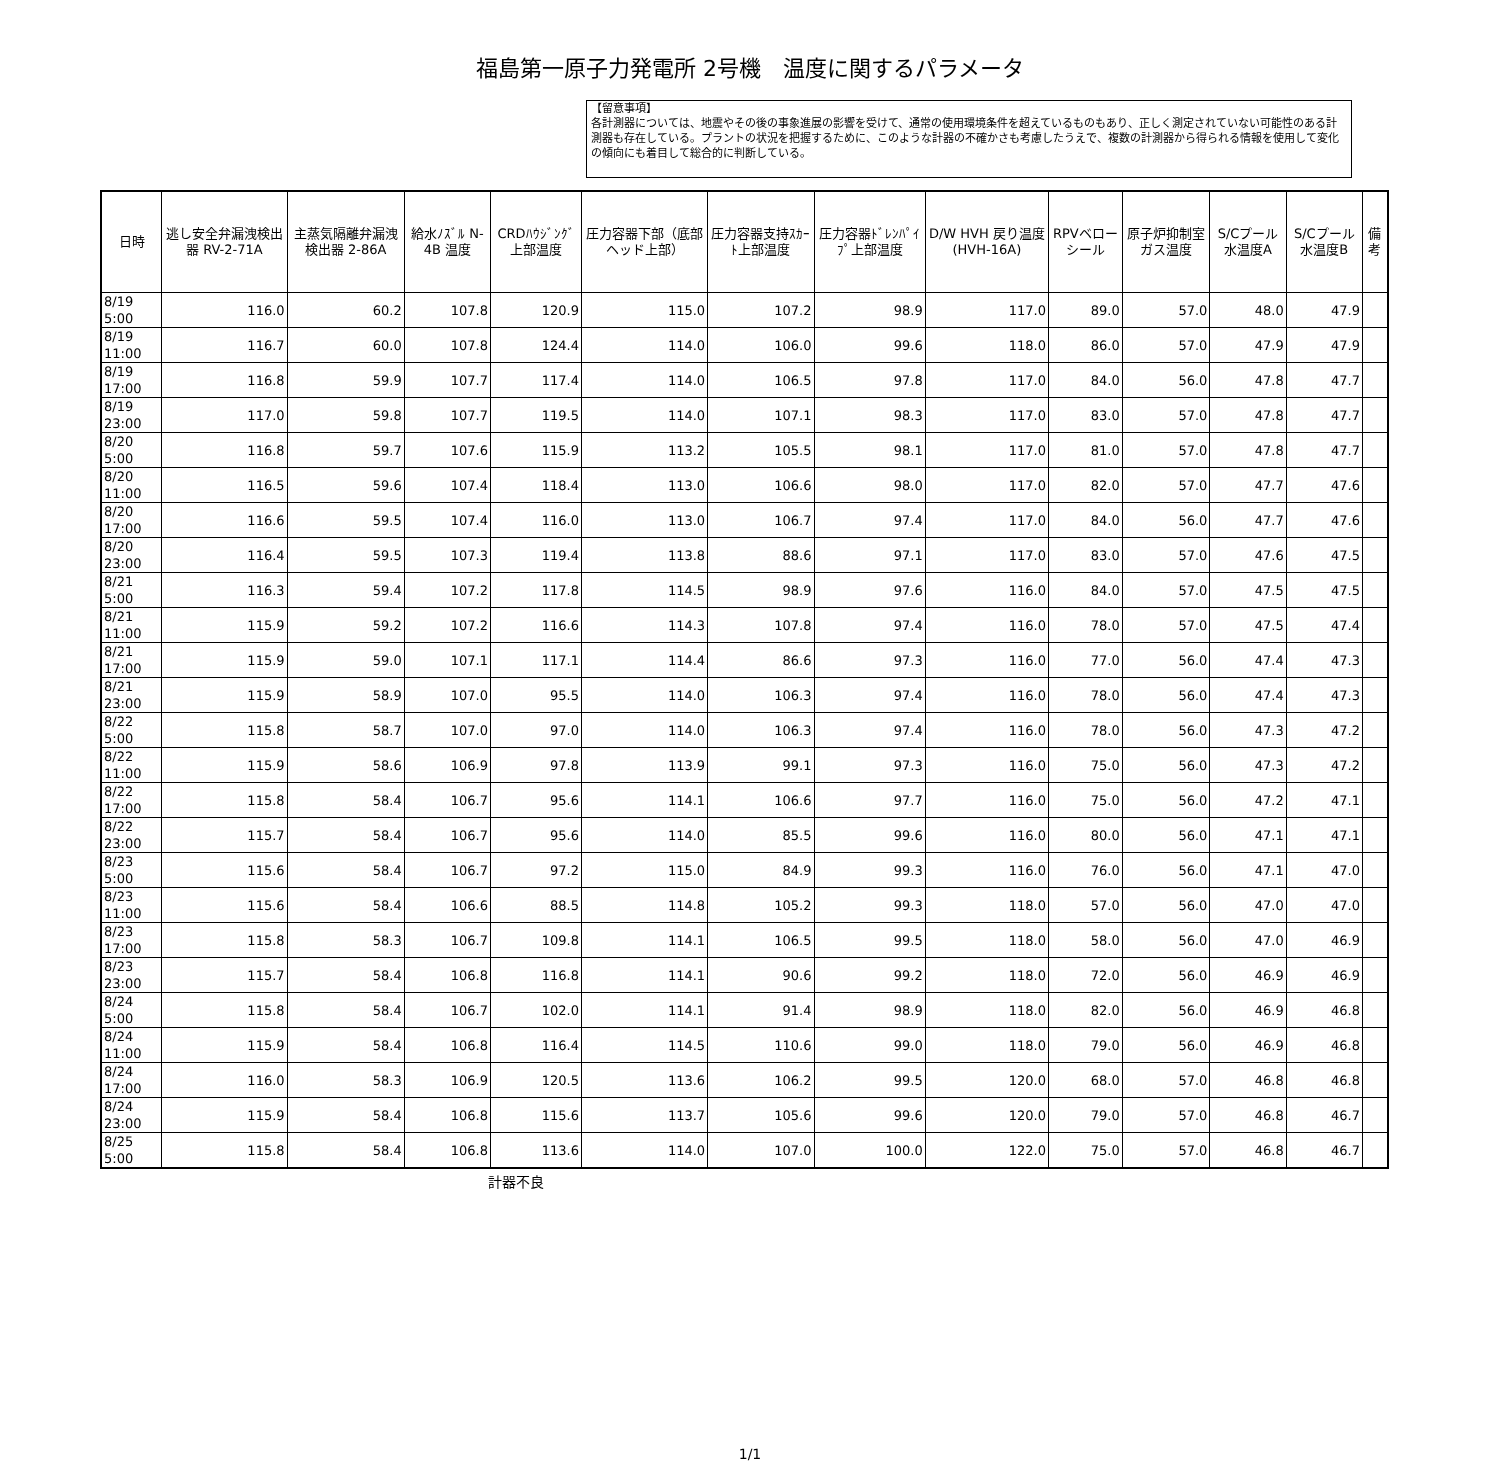福島第一原子力発電所 2号機　温度に関するパラメータ
【留意事項】
各計測器については、地震やその後の事象進展の影響を受けて、通常の使用環境条件を超えているものもあり、正しく測定されていない可能性のある計測器も存在している。プラントの状況を把握するために、このような計器の不確かさも考慮したうえで、複数の計測器から得られる情報を使用して変化の傾向にも着目して総合的に判断している。
| 日時 | 逃し安全弁漏洩検出器 RV-2-71A | 主蒸気隔離弁漏洩検出器 2-86A | 給水ﾉｽﾞﾙ N-4B 温度 | CRDﾊｳｼﾞﾝｸﾞ上部温度 | 圧力容器下部（底部ヘッド上部） | 圧力容器支持ｽｶｰﾄ上部温度 | 圧力容器ﾄﾞﾚﾝﾊﾟｲﾌﾟ上部温度 | D/W HVH 戻り温度 (HVH-16A) | RPVベローシール | 原子炉抑制室ガス温度 | S/Cプール水温度A | S/Cプール水温度B | 備考 |
| --- | --- | --- | --- | --- | --- | --- | --- | --- | --- | --- | --- | --- | --- |
| 8/19 5:00 | 116.0 | 60.2 | 107.8 | 120.9 | 115.0 | 107.2 | 98.9 | 117.0 | 89.0 | 57.0 | 48.0 | 47.9 | |
| 8/19 11:00 | 116.7 | 60.0 | 107.8 | 124.4 | 114.0 | 106.0 | 99.6 | 118.0 | 86.0 | 57.0 | 47.9 | 47.9 | |
| 8/19 17:00 | 116.8 | 59.9 | 107.7 | 117.4 | 114.0 | 106.5 | 97.8 | 117.0 | 84.0 | 56.0 | 47.8 | 47.7 | |
| 8/19 23:00 | 117.0 | 59.8 | 107.7 | 119.5 | 114.0 | 107.1 | 98.3 | 117.0 | 83.0 | 57.0 | 47.8 | 47.7 | |
| 8/20 5:00 | 116.8 | 59.7 | 107.6 | 115.9 | 113.2 | 105.5 | 98.1 | 117.0 | 81.0 | 57.0 | 47.8 | 47.7 | |
| 8/20 11:00 | 116.5 | 59.6 | 107.4 | 118.4 | 113.0 | 106.6 | 98.0 | 117.0 | 82.0 | 57.0 | 47.7 | 47.6 | |
| 8/20 17:00 | 116.6 | 59.5 | 107.4 | 116.0 | 113.0 | 106.7 | 97.4 | 117.0 | 84.0 | 56.0 | 47.7 | 47.6 | |
| 8/20 23:00 | 116.4 | 59.5 | 107.3 | 119.4 | 113.8 | 88.6 | 97.1 | 117.0 | 83.0 | 57.0 | 47.6 | 47.5 | |
| 8/21 5:00 | 116.3 | 59.4 | 107.2 | 117.8 | 114.5 | 98.9 | 97.6 | 116.0 | 84.0 | 57.0 | 47.5 | 47.5 | |
| 8/21 11:00 | 115.9 | 59.2 | 107.2 | 116.6 | 114.3 | 107.8 | 97.4 | 116.0 | 78.0 | 57.0 | 47.5 | 47.4 | |
| 8/21 17:00 | 115.9 | 59.0 | 107.1 | 117.1 | 114.4 | 86.6 | 97.3 | 116.0 | 77.0 | 56.0 | 47.4 | 47.3 | |
| 8/21 23:00 | 115.9 | 58.9 | 107.0 | 95.5 | 114.0 | 106.3 | 97.4 | 116.0 | 78.0 | 56.0 | 47.4 | 47.3 | |
| 8/22 5:00 | 115.8 | 58.7 | 107.0 | 97.0 | 114.0 | 106.3 | 97.4 | 116.0 | 78.0 | 56.0 | 47.3 | 47.2 | |
| 8/22 11:00 | 115.9 | 58.6 | 106.9 | 97.8 | 113.9 | 99.1 | 97.3 | 116.0 | 75.0 | 56.0 | 47.3 | 47.2 | |
| 8/22 17:00 | 115.8 | 58.4 | 106.7 | 95.6 | 114.1 | 106.6 | 97.7 | 116.0 | 75.0 | 56.0 | 47.2 | 47.1 | |
| 8/22 23:00 | 115.7 | 58.4 | 106.7 | 95.6 | 114.0 | 85.5 | 99.6 | 116.0 | 80.0 | 56.0 | 47.1 | 47.1 | |
| 8/23 5:00 | 115.6 | 58.4 | 106.7 | 97.2 | 115.0 | 84.9 | 99.3 | 116.0 | 76.0 | 56.0 | 47.1 | 47.0 | |
| 8/23 11:00 | 115.6 | 58.4 | 106.6 | 88.5 | 114.8 | 105.2 | 99.3 | 118.0 | 57.0 | 56.0 | 47.0 | 47.0 | |
| 8/23 17:00 | 115.8 | 58.3 | 106.7 | 109.8 | 114.1 | 106.5 | 99.5 | 118.0 | 58.0 | 56.0 | 47.0 | 46.9 | |
| 8/23 23:00 | 115.7 | 58.4 | 106.8 | 116.8 | 114.1 | 90.6 | 99.2 | 118.0 | 72.0 | 56.0 | 46.9 | 46.9 | |
| 8/24 5:00 | 115.8 | 58.4 | 106.7 | 102.0 | 114.1 | 91.4 | 98.9 | 118.0 | 82.0 | 56.0 | 46.9 | 46.8 | |
| 8/24 11:00 | 115.9 | 58.4 | 106.8 | 116.4 | 114.5 | 110.6 | 99.0 | 118.0 | 79.0 | 56.0 | 46.9 | 46.8 | |
| 8/24 17:00 | 116.0 | 58.3 | 106.9 | 120.5 | 113.6 | 106.2 | 99.5 | 120.0 | 68.0 | 57.0 | 46.8 | 46.8 | |
| 8/24 23:00 | 115.9 | 58.4 | 106.8 | 115.6 | 113.7 | 105.6 | 99.6 | 120.0 | 79.0 | 57.0 | 46.8 | 46.7 | |
| 8/25 5:00 | 115.8 | 58.4 | 106.8 | 113.6 | 114.0 | 107.0 | 100.0 | 122.0 | 75.0 | 57.0 | 46.8 | 46.7 | |
計器不良
1/1